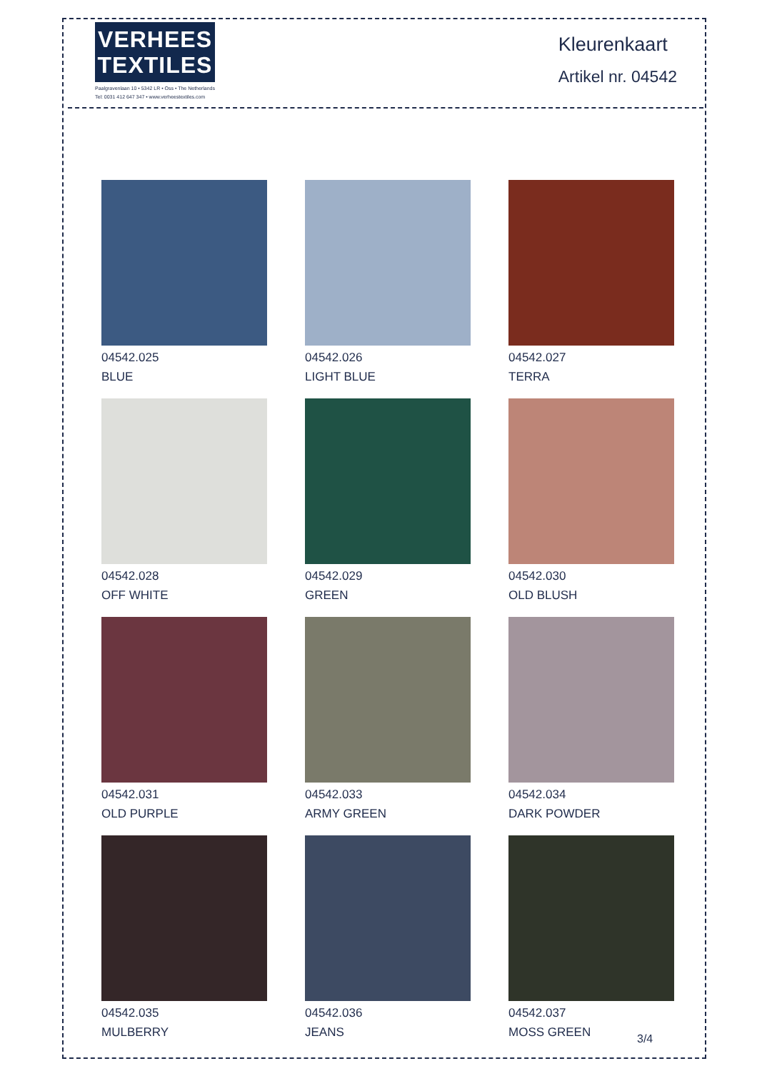VERHEES
TEXTILES
Paalgravenlaan 10 • 5342 LR • Oss • The Netherlands
Tel: 0031 412 647 347 • www.verheestextiles.com
Kleurenkaart
Artikel nr. 04542
04542.025
BLUE
04542.026
LIGHT BLUE
04542.027
TERRA
04542.028
OFF WHITE
04542.029
GREEN
04542.030
OLD BLUSH
04542.031
OLD PURPLE
04542.033
ARMY GREEN
04542.034
DARK POWDER
04542.035
MULBERRY
04542.036
JEANS
04542.037
MOSS GREEN
3/4